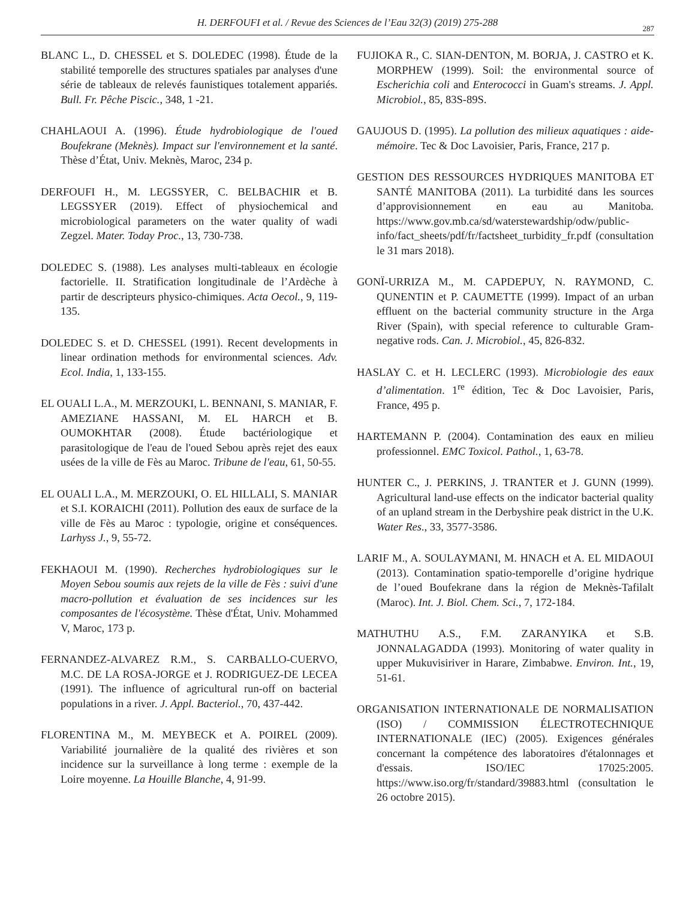H. DERFOUFI et al. / Revue des Sciences de l’Eau 32(3) (2019) 275-288
287
BLANC L., D. CHESSEL et S. DOLEDEC (1998). Étude de la stabilité temporelle des structures spatiales par analyses d'une série de tableaux de relevés faunistiques totalement appariés. Bull. Fr. Pêche Piscic., 348, 1 -21.
CHAHLAOUI A. (1996). Étude hydrobiologique de l'oued Boufekrane (Meknès). Impact sur l'environnement et la santé. Thèse d’État, Univ. Meknès, Maroc, 234 p.
DERFOUFI H., M. LEGSSYER, C. BELBACHIR et B. LEGSSYER (2019). Effect of physiochemical and microbiological parameters on the water quality of wadi Zegzel. Mater. Today Proc., 13, 730-738.
DOLEDEC S. (1988). Les analyses multi-tableaux en écologie factorielle. II. Stratification longitudinale de l’Ardèche à partir de descripteurs physico-chimiques. Acta Oecol., 9, 119-135.
DOLEDEC S. et D. CHESSEL (1991). Recent developments in linear ordination methods for environmental sciences. Adv. Ecol. India, 1, 133-155.
EL OUALI L.A., M. MERZOUKI, L. BENNANI, S. MANIAR, F. AMEZIANE HASSANI, M. EL HARCH et B. OUMOKHTAR (2008). Étude bactériologique et parasitologique de l'eau de l'oued Sebou après rejet des eaux usées de la ville de Fès au Maroc. Tribune de l'eau, 61, 50-55.
EL OUALI L.A., M. MERZOUKI, O. EL HILLALI, S. MANIAR et S.I. KORAICHI (2011). Pollution des eaux de surface de la ville de Fès au Maroc : typologie, origine et conséquences. Larhyss J., 9, 55-72.
FEKHAOUI M. (1990). Recherches hydrobiologiques sur le Moyen Sebou soumis aux rejets de la ville de Fès : suivi d'une macro-pollution et évaluation de ses incidences sur les composantes de l'écosystème. Thèse d'État, Univ. Mohammed V, Maroc, 173 p.
FERNANDEZ-ALVAREZ R.M., S. CARBALLO-CUERVO, M.C. DE LA ROSA-JORGE et J. RODRIGUEZ-DE LECEA (1991). The influence of agricultural run-off on bacterial populations in a river. J. Appl. Bacteriol., 70, 437-442.
FLORENTINA M., M. MEYBECK et A. POIREL (2009). Variabilité journalière de la qualité des rivières et son incidence sur la surveillance à long terme : exemple de la Loire moyenne. La Houille Blanche, 4, 91-99.
FUJIOKA R., C. SIAN-DENTON, M. BORJA, J. CASTRO et K. MORPHEW (1999). Soil: the environmental source of Escherichia coli and Enterococci in Guam's streams. J. Appl. Microbiol., 85, 83S-89S.
GAUJOUS D. (1995). La pollution des milieux aquatiques : aide-mémoire. Tec & Doc Lavoisier, Paris, France, 217 p.
GESTION DES RESSOURCES HYDRIQUES MANITOBA ET SANTÉ MANITOBA (2011). La turbidité dans les sources d’approvisionnement en eau au Manitoba. https://www.gov.mb.ca/sd/waterstewardship/odw/public-info/fact_sheets/pdf/fr/factsheet_turbidity_fr.pdf (consultation le 31 mars 2018).
GONÏ-URRIZA M., M. CAPDEPUY, N. RAYMOND, C. QUNENTIN et P. CAUMETTE (1999). Impact of an urban effluent on the bacterial community structure in the Arga River (Spain), with special reference to culturable Gram-negative rods. Can. J. Microbiol., 45, 826-832.
HASLAY C. et H. LECLERC (1993). Microbiologie des eaux d’alimentation. 1<sup>re</sup> édition, Tec & Doc Lavoisier, Paris, France, 495 p.
HARTEMANN P. (2004). Contamination des eaux en milieu professionnel. EMC Toxicol. Pathol., 1, 63-78.
HUNTER C., J. PERKINS, J. TRANTER et J. GUNN (1999). Agricultural land-use effects on the indicator bacterial quality of an upland stream in the Derbyshire peak district in the U.K. Water Res., 33, 3577-3586.
LARIF M., A. SOULAYMANI, M. HNACH et A. EL MIDAOUI (2013). Contamination spatio-temporelle d’origine hydrique de l’oued Boufekrane dans la région de Meknès-Tafilalt (Maroc). Int. J. Biol. Chem. Sci., 7, 172-184.
MATHUTHU A.S., F.M. ZARANYIKA et S.B. JONNALAGADDA (1993). Monitoring of water quality in upper Mukuvisiriver in Harare, Zimbabwe. Environ. Int., 19, 51-61.
ORGANISATION INTERNATIONALE DE NORMALISATION (ISO) / COMMISSION ÉLECTROTECHNIQUE INTERNATIONALE (IEC) (2005). Exigences générales concernant la compétence des laboratoires d'étalonnages et d'essais. ISO/IEC 17025:2005. https://www.iso.org/fr/standard/39883.html (consultation le 26 octobre 2015).